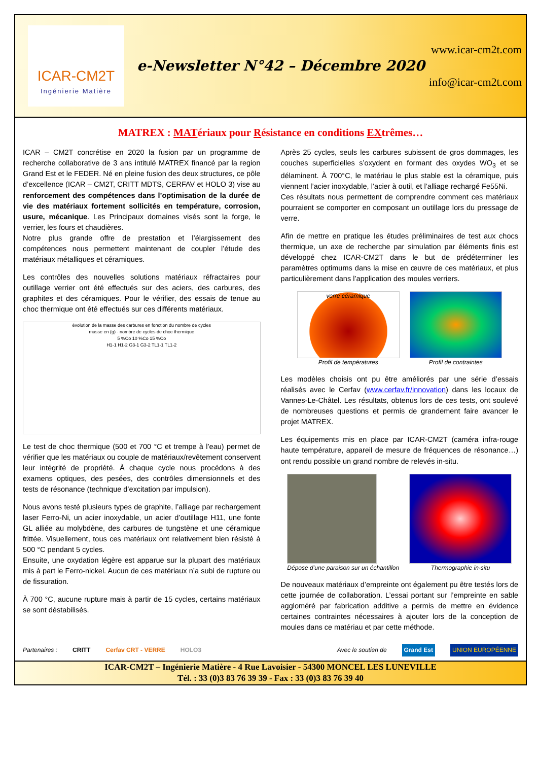ICAR-CM2T
Ingénierie Matière
e-Newsletter N°42 – Décembre 2020
www.icar-cm2t.com
info@icar-cm2t.com
MATREX : MATériaux pour Résistance en conditions EXtrêmes…
ICAR – CM2T concrétise en 2020 la fusion par un programme de recherche collaborative de 3 ans intitulé MATREX financé par la region Grand Est et le FEDER. Né en pleine fusion des deux structures, ce pôle d’excellence (ICAR – CM2T, CRITT MDTS, CERFAV et HOLO 3) vise au renforcement des compétences dans l’optimisation de la durée de vie des matériaux fortement sollicités en température, corrosion, usure, mécanique. Les Principaux domaines visés sont la forge, le verrier, les fours et chaudières.
Notre plus grande offre de prestation et l’élargissement des compétences nous permettent maintenant de coupler l’étude des matériaux métalliques et céramiques.
Les contrôles des nouvelles solutions matériaux réfractaires pour outillage verrier ont été effectués sur des aciers, des carbures, des graphites et des céramiques. Pour le vérifier, des essais de tenue au choc thermique ont été effectués sur ces différents matériaux.
évolution de la masse des carbures en fonction du nombre de cycles
masse en (g) · nombre de cycles de choc thermique
5 %Co 10 %Co 15 %Co
H1-1 H1-2 G3-1 G3-2 TL1-1 TL1-2
Le test de choc thermique (500 et 700 °C et trempe à l’eau) permet de vérifier que les matériaux ou couple de matériaux/revêtement conservent leur intégrité de propriété. À chaque cycle nous procédons à des examens optiques, des pesées, des contrôles dimensionnels et des tests de résonance (technique d’excitation par impulsion).
Nous avons testé plusieurs types de graphite, l’alliage par rechargement laser Ferro-Ni, un acier inoxydable, un acier d’outillage H11, une fonte GL alliée au molybdène, des carbures de tungstène et une céramique frittée. Visuellement, tous ces matériaux ont relativement bien résisté à 500 °C pendant 5 cycles.
Ensuite, une oxydation légère est apparue sur la plupart des matériaux mis à part le Ferro-nickel. Aucun de ces matériaux n’a subi de rupture ou de fissuration.
À 700 °C, aucune rupture mais à partir de 15 cycles, certains matériaux se sont déstabilisés.
Après 25 cycles, seuls les carbures subissent de gros dommages, les couches superficielles s’oxydent en formant des oxydes WO<sub>3</sub> et se délaminent. À 700°C, le matériau le plus stable est la céramique, puis viennent l’acier inoxydable, l’acier à outil, et l’alliage rechargé Fe55Ni.
Ces résultats nous permettent de comprendre comment ces matériaux pourraient se comporter en composant un outillage lors du pressage de verre.
Afin de mettre en pratique les études préliminaires de test aux chocs thermique, un axe de recherche par simulation par éléments finis est développé chez ICAR-CM2T dans le but de prédéterminer les paramètres optimums dans la mise en œuvre de ces matériaux, et plus particulièrement dans l’application des moules verriers.
verre céramique
Profil de températures
Profil de contraintes
Les modèles choisis ont pu être améliorés par une série d’essais réalisés avec le Cerfav (www.cerfav.fr/innovation) dans les locaux de Vannes-Le-Châtel. Les résultats, obtenus lors de ces tests, ont soulevé de nombreuses questions et permis de grandement faire avancer le projet MATREX.
Les équipements mis en place par ICAR-CM2T (caméra infra-rouge haute température, appareil de mesure de fréquences de résonance…) ont rendu possible un grand nombre de relevés in-situ.
Dépose d’une paraison sur un échantillon
Thermographie in-situ
De nouveaux matériaux d’empreinte ont également pu être testés lors de cette journée de collaboration. L’essai portant sur l’empreinte en sable aggloméré par fabrication additive a permis de mettre en évidence certaines contraintes nécessaires à ajouter lors de la conception de moules dans ce matériau et par cette méthode.
Partenaires : CRITT Cerfav CRT - VERRE HOLO3 Avec le soutien de Grand Est UNION EUROPÉENNE
ICAR-CM2T – Ingénierie Matière - 4 Rue Lavoisier - 54300 MONCEL LES LUNEVILLE
Tél. : 33 (0)3 83 76 39 39 - Fax : 33 (0)3 83 76 39 40